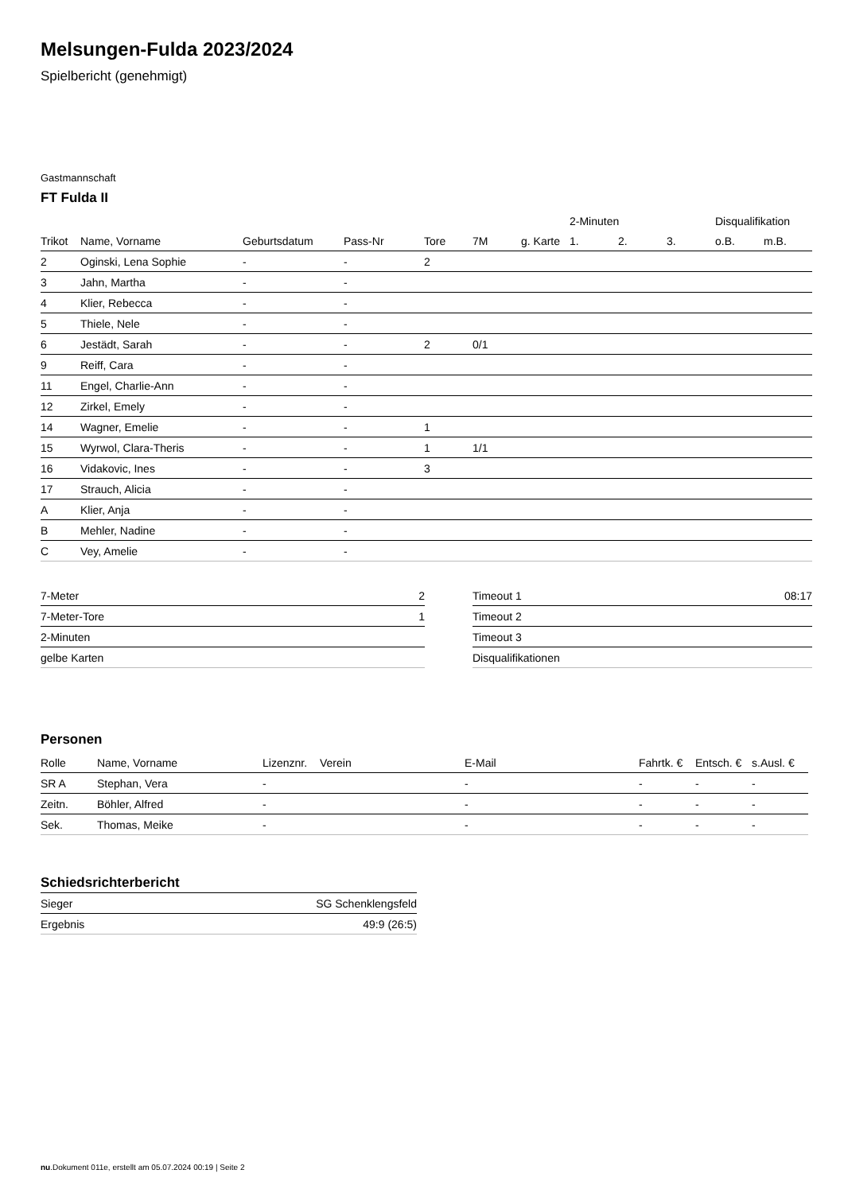Melsungen-Fulda 2023/2024
Spielbericht (genehmigt)
Gastmannschaft
FT Fulda II
| | | | | | | | 2-Minuten | | | Disqualifikation | |
| --- | --- | --- | --- | --- | --- | --- | --- | --- | --- | --- | --- |
| Trikot | Name, Vorname | Geburtsdatum | Pass-Nr | Tore | 7M | g. Karte | 1. | 2. | 3. | o.B. | m.B. |
| 2 | Oginski, Lena Sophie | - | - | 2 | | | | | | | |
| 3 | Jahn, Martha | - | - | | | | | | | | |
| 4 | Klier, Rebecca | - | - | | | | | | | | |
| 5 | Thiele, Nele | - | - | | | | | | | | |
| 6 | Jestädt, Sarah | - | - | 2 | 0/1 | | | | | | |
| 9 | Reiff, Cara | - | - | | | | | | | | |
| 11 | Engel, Charlie-Ann | - | - | | | | | | | | |
| 12 | Zirkel, Emely | - | - | | | | | | | | |
| 14 | Wagner, Emelie | - | - | 1 | | | | | | | |
| 15 | Wyrwol, Clara-Theris | - | - | 1 | 1/1 | | | | | | |
| 16 | Vidakovic, Ines | - | - | 3 | | | | | | | |
| 17 | Strauch, Alicia | - | - | | | | | | | | |
| A | Klier, Anja | - | - | | | | | | | | |
| B | Mehler, Nadine | - | - | | | | | | | | |
| C | Vey, Amelie | - | - | | | | | | | | |
| 7-Meter | 2 |
| 7-Meter-Tore | 1 |
| 2-Minuten | |
| gelbe Karten | |
| Timeout 1 | 08:17 |
| Timeout 2 | |
| Timeout 3 | |
| Disqualifikationen | |
Personen
| Rolle | Name, Vorname | Lizenznr. | Verein | E-Mail | Fahrtk. € | Entsch. € | s.Ausl. € |
| --- | --- | --- | --- | --- | --- | --- | --- |
| SR A | Stephan, Vera | - | | - | - | - | - |
| Zeitn. | Böhler, Alfred | - | | - | - | - | - |
| Sek. | Thomas, Meike | - | | - | - | - | - |
Schiedsrichterbericht
| Sieger | SG Schenklengsfeld |
| Ergebnis | 49:9 (26:5) |
nu.Dokument 011e, erstellt am 05.07.2024 00:19 | Seite 2